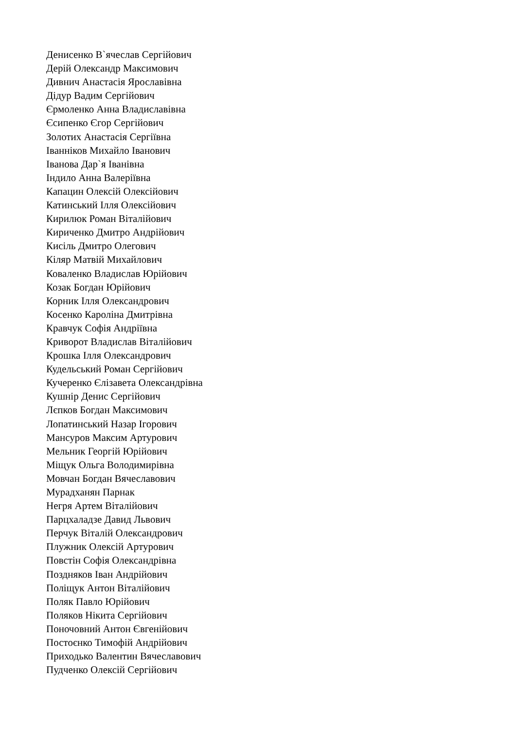Денисенко В`ячеслав Сергійович
Дерій Олександр Максимович
Дивнич Анастасія Ярославівна
Дідур Вадим Сергійович
Єрмоленко Анна Владиславівна
Єсипенко Єгор Сергійович
Золотих Анастасія Сергіївна
Іванніков Михайло Іванович
Іванова Дар`я Іванівна
Індило Анна Валеріївна
Капацин Олексій Олексійович
Катинський Ілля Олексійович
Кирилюк Роман Віталійович
Кириченко Дмитро Андрійович
Кисіль Дмитро Олегович
Кіляр Матвій Михайлович
Коваленко Владислав Юрійович
Козак Богдан Юрійович
Корник Ілля Олександрович
Косенко Кароліна Дмитрівна
Кравчук Софія Андріївна
Криворот Владислав Віталійович
Крошка Ілля Олександрович
Кудельський Роман Сергійович
Кучеренко Єлізавета Олександрівна
Кушнір Денис Сергійович
Лєпков Богдан Максимович
Лопатинський Назар Ігорович
Мансуров Максим Артурович
Мельник Георгій Юрійович
Міщук Ольга Володимирівна
Мовчан Богдан Вячеславович
Мурадханян Парнак
Негря Артем Віталійович
Парцхаладзе Давид Львович
Перчук Віталій Олександрович
Плужник Олексій Артурович
Повстін Софія Олександрівна
Поздняков Іван Андрійович
Поліщук Антон Віталійович
Поляк Павло Юрійович
Поляков Нікита Сергійович
Поночовний Антон Євгенійович
Постоєнко Тимофій Андрійович
Приходько Валентин Вячеславович
Пудченко Олексій Сергійович